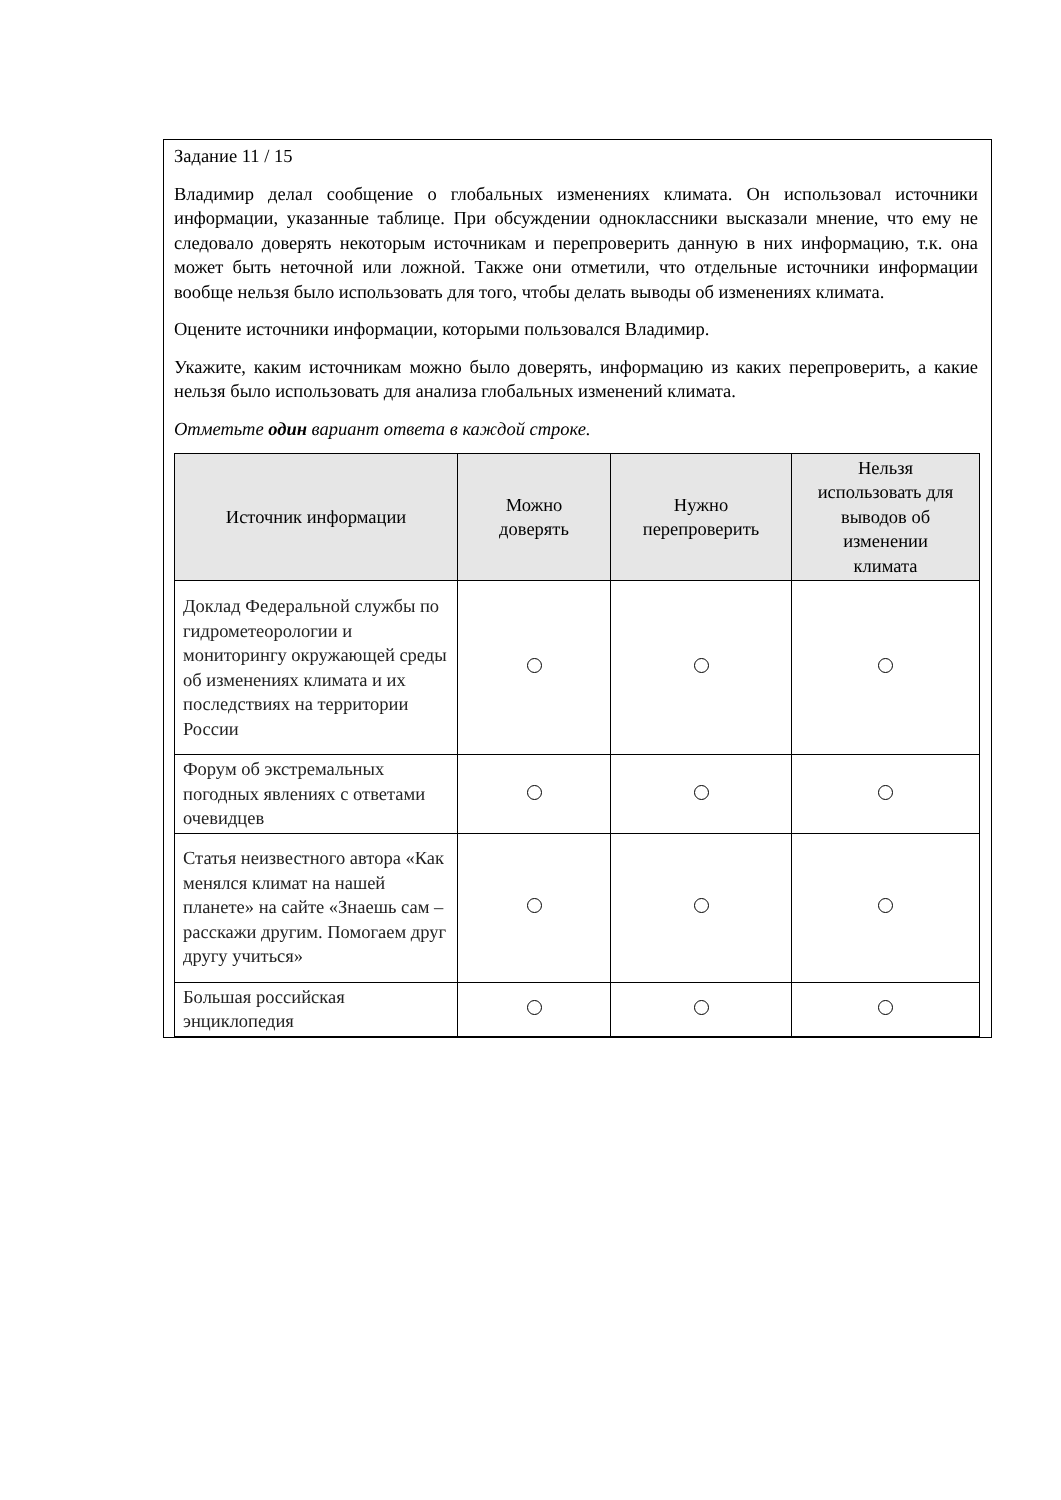Задание 11 / 15
Владимир делал сообщение о глобальных изменениях климата. Он использовал источники информации, указанные таблице. При обсуждении одноклассники высказали мнение, что ему не следовало доверять некоторым источникам и перепроверить данную в них информацию, т.к. она может быть неточной или ложной. Также они отметили, что отдельные источники информации вообще нельзя было использовать для того, чтобы делать выводы об изменениях климата.
Оцените источники информации, которыми пользовался Владимир.
Укажите, каким источникам можно было доверять, информацию из каких перепроверить, а какие нельзя было использовать для анализа глобальных изменений климата.
Отметьте один вариант ответа в каждой строке.
| Источник информации | Можно доверять | Нужно перепроверить | Нельзя использовать для выводов об изменении климата |
| --- | --- | --- | --- |
| Доклад Федеральной службы по гидрометеорологии и мониторингу окружающей среды об изменениях климата и их последствиях на территории России | | | |
| Форум об экстремальных погодных явлениях с ответами очевидцев | | | |
| Статья неизвестного автора «Как менялся климат на нашей планете» на сайте «Знаешь сам – расскажи другим. Помогаем друг другу учиться» | | | |
| Большая российская энциклопедия | | | |